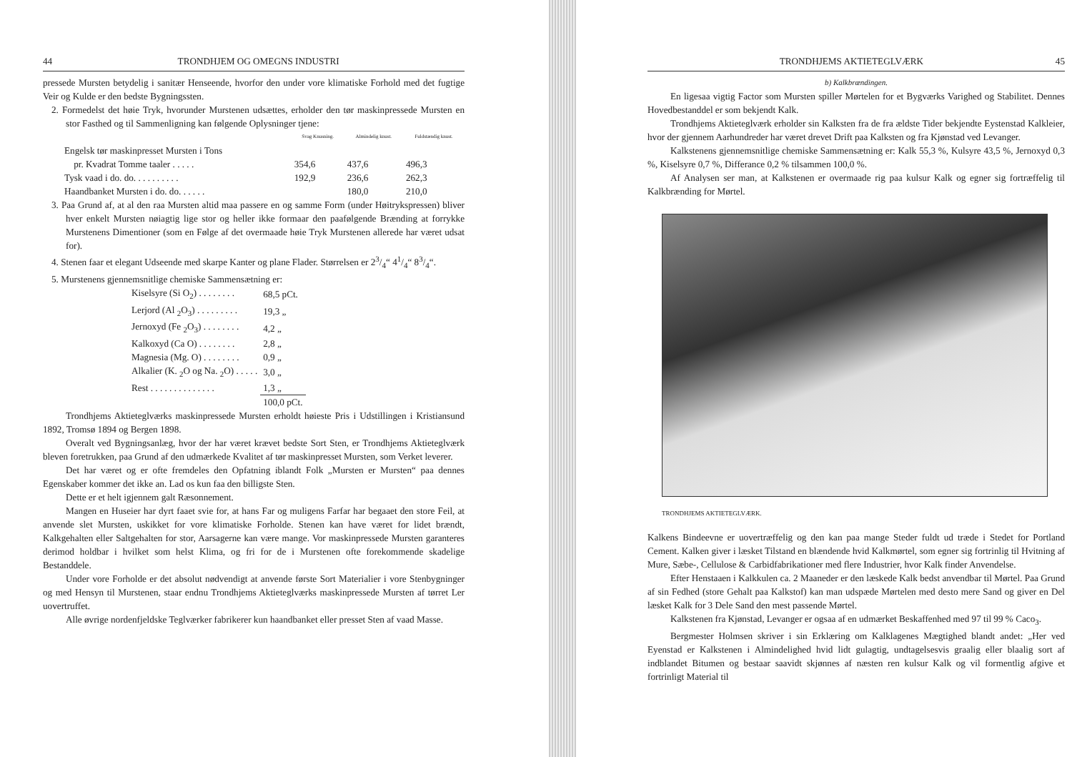44 TRONDHJEM OG OMEGNS INDUSTRI
pressede Mursten betydelig i sanitær Henseende, hvorfor den under vore klimatiske Forhold med det fugtige Veir og Kulde er den bedste Bygningssten.
2. Formedelst det høie Tryk, hvorunder Murstenen udsættes, erholder den tør maskinpressede Mursten en stor Fasthed og til Sammenligning kan følgende Oplysninger tjene:
| | Svag Knusning. | Almindelig knust. | Fuldstændig knust. |
| --- | --- | --- | --- |
| Engelsk tør maskinpresset Mursten i Tons | | | |
| pr. Kvadrat Tomme taaler . . . . . | 354,6 | 437,6 | 496,3 |
| Tysk vaad i do. do. . . . . . . . . . | 192,9 | 236,6 | 262,3 |
| Haandbanket Mursten i do. do. . . . . . | | 180,0 | 210,0 |
3. Paa Grund af, at al den raa Mursten altid maa passere en og samme Form (under Høitrykspressen) bliver hver enkelt Mursten nøiagtig lige stor og heller ikke formaar den paafølgende Brænding at forrykke Murstenens Dimentioner (som en Følge af det overmaade høie Tryk Murstenen allerede har været udsat for).
4. Stenen faar et elegant Udseende med skarpe Kanter og plane Flader. Størrelsen er 23/4“ 41/4“ 83/4“.
5. Murstenens gjennemsnitlige chemiske Sammensætning er:
| Kiselsyre (Si O<sub>2</sub>) . . . . . . . . | 68,5 pCt. |
| Lerjord (Al <sub>2</sub>O<sub>3</sub>) . . . . . . . . . | 19,3 „ |
| Jernoxyd (Fe <sub>2</sub>O<sub>3</sub>) . . . . . . . . | 4,2 „ |
| Kalkoxyd (Ca O) . . . . . . . . | 2,8 „ |
| Magnesia (Mg. O) . . . . . . . . | 0,9 „ |
| Alkalier (K. <sub>2</sub>O og Na. <sub>2</sub>O) . . . . . | 3,0 „ |
| Rest . . . . . . . . . . . . . . | 1,3 „ |
| | 100,0 pCt. |
Trondhjems Aktieteglværks maskinpressede Mursten erholdt høieste Pris i Udstillingen i Kristiansund 1892, Tromsø 1894 og Bergen 1898.
Overalt ved Bygningsanlæg, hvor der har været krævet bedste Sort Sten, er Trondhjems Aktieteglværk bleven foretrukken, paa Grund af den udmærkede Kvalitet af tør maskinpresset Mursten, som Verket leverer.
Det har været og er ofte fremdeles den Opfatning iblandt Folk „Mursten er Mursten“ paa dennes Egenskaber kommer det ikke an. Lad os kun faa den billigste Sten.
Dette er et helt igjennem galt Ræsonnement.
Mangen en Huseier har dyrt faaet svie for, at hans Far og muligens Farfar har begaaet den store Feil, at anvende slet Mursten, uskikket for vore klimatiske Forholde. Stenen kan have været for lidet brændt, Kalkgehalten eller Saltgehalten for stor, Aarsagerne kan være mange. Vor maskinpressede Mursten garanteres derimod holdbar i hvilket som helst Klima, og fri for de i Murstenen ofte forekommende skadelige Bestanddele.
Under vore Forholde er det absolut nødvendigt at anvende første Sort Materialier i vore Stenbygninger og med Hensyn til Murstenen, staar endnu Trondhjems Aktieteglværks maskinpressede Mursten af tørret Ler uovertruffet.
Alle øvrige nordenfjeldske Teglværker fabrikerer kun haandbanket eller presset Sten af vaad Masse.
TRONDHJEMS AKTIETEGLVÆRK 45
b) Kalkbrændingen.
En ligesaa vigtig Factor som Mursten spiller Mørtelen for et Bygværks Varighed og Stabilitet. Dennes Hovedbestanddel er som bekjendt Kalk.
Trondhjems Aktieteglværk erholder sin Kalksten fra de fra ældste Tider bekjendte Eystenstad Kalkleier, hvor der gjennem Aarhundreder har været drevet Drift paa Kalksten og fra Kjønstad ved Levanger.
Kalkstenens gjennemsnitlige chemiske Sammensætning er: Kalk 55,3 %, Kulsyre 43,5 %, Jernoxyd 0,3 %, Kiselsyre 0,7 %, Differance 0,2 % tilsammen 100,0 %.
Af Analysen ser man, at Kalkstenen er overmaade rig paa kulsur Kalk og egner sig fortræffelig til Kalkbrænding for Mørtel.
TRONDHJEMS AKTIETEGLVÆRK.
Kalkens Bindeevne er uovertræffelig og den kan paa mange Steder fuldt ud træde i Stedet for Portland Cement. Kalken giver i læsket Tilstand en blændende hvid Kalkmørtel, som egner sig fortrinlig til Hvitning af Mure, Sæbe-, Cellulose & Carbidfabrikationer med flere Industrier, hvor Kalk finder Anvendelse.
Efter Henstaaen i Kalkkulen ca. 2 Maaneder er den læskede Kalk bedst anvendbar til Mørtel. Paa Grund af sin Fedhed (store Gehalt paa Kalkstof) kan man udspæde Mørtelen med desto mere Sand og giver en Del læsket Kalk for 3 Dele Sand den mest passende Mørtel.
Kalkstenen fra Kjønstad, Levanger er ogsaa af en udmærket Beskaffenhed med 97 til 99 % Caco<sub>3</sub>.
Bergmester Holmsen skriver i sin Erklæring om Kalklagenes Mægtighed blandt andet: „Her ved Eyenstad er Kalkstenen i Almindelighed hvid lidt gulagtig, undtagelsesvis graalig eller blaalig sort af indblandet Bitumen og bestaar saavidt skjønnes af næsten ren kulsur Kalk og vil formentlig afgive et fortrinligt Material til